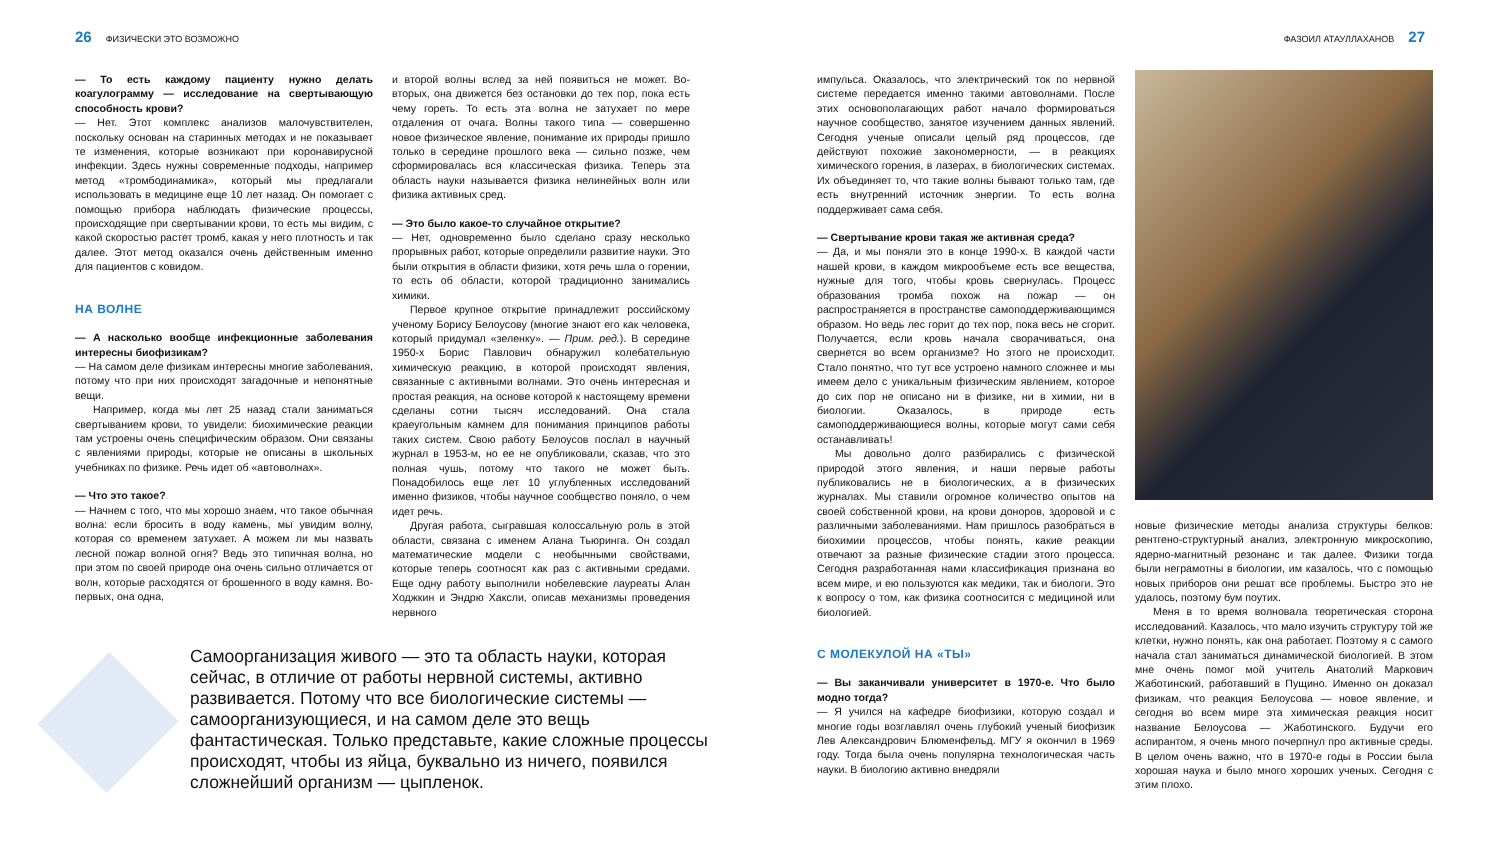26 ФИЗИЧЕСКИ ЭТО ВОЗМОЖНО
— То есть каждому пациенту нужно делать коагулограмму — исследование на свертывающую способность крови?
— Нет. Этот комплекс анализов малочувствителен, поскольку основан на старинных методах и не показывает те изменения, которые возникают при коронавирусной инфекции. Здесь нужны современные подходы, например метод «тромбодинамика», который мы предлагали использовать в медицине еще 10 лет назад. Он помогает с помощью прибора наблюдать физические процессы, происходящие при свертывании крови, то есть мы видим, с какой скоростью растет тромб, какая у него плотность и так далее. Этот метод оказался очень действенным именно для пациентов с ковидом.
НА ВОЛНЕ
— А насколько вообще инфекционные заболевания интересны биофизикам?
— На самом деле физикам интересны многие заболевания, потому что при них происходят загадочные и непонятные вещи.
Например, когда мы лет 25 назад стали заниматься свертыванием крови, то увидели: биохимические реакции там устроены очень специфическим образом. Они связаны с явлениями природы, которые не описаны в школьных учебниках по физике. Речь идет об «автоволнах».
— Что это такое?
— Начнем с того, что мы хорошо знаем, что такое обычная волна: если бросить в воду камень, мы увидим волну, которая со временем затухает. А можем ли мы назвать лесной пожар волной огня? Ведь это типичная волна, но при этом по своей природе она очень сильно отличается от волн, которые расходятся от брошенного в воду камня. Во-первых, она одна,
и второй волны вслед за ней появиться не может. Во-вторых, она движется без остановки до тех пор, пока есть чему гореть. То есть эта волна не затухает по мере отдаления от очага. Волны такого типа — совершенно новое физическое явление, понимание их природы пришло только в середине прошлого века — сильно позже, чем сформировалась вся классическая физика. Теперь эта область науки называется физика нелинейных волн или физика активных сред.
— Это было какое-то случайное открытие?
— Нет, одновременно было сделано сразу несколько прорывных работ, которые определили развитие науки. Это были открытия в области физики, хотя речь шла о горении, то есть об области, которой традиционно занимались химики.
Первое крупное открытие принадлежит российскому ученому Борису Белоусову (многие знают его как человека, который придумал «зеленку». — Прим. ред.). В середине 1950-х Борис Павлович обнаружил колебательную химическую реакцию, в которой происходят явления, связанные с активными волнами. Это очень интересная и простая реакция, на основе которой к настоящему времени сделаны сотни тысяч исследований. Она стала краеугольным камнем для понимания принципов работы таких систем. Свою работу Белоусов послал в научный журнал в 1953-м, но ее не опубликовали, сказав, что это полная чушь, потому что такого не может быть. Понадобилось еще лет 10 углубленных исследований именно физиков, чтобы научное сообщество поняло, о чем идет речь.
Другая работа, сыгравшая колоссальную роль в этой области, связана с именем Алана Тьюринга. Он создал математические модели с необычными свойствами, которые теперь соотносят как раз с активными средами. Еще одну работу выполнили нобелевские лауреаты Алан Ходжкин и Эндрю Хаксли, описав механизмы проведения нервного
Самоорганизация живого — это та область науки, которая сейчас, в отличие от работы нервной системы, активно развивается. Потому что все биологические системы — самоорганизующиеся, и на самом деле это вещь фантастическая. Только представьте, какие сложные процессы происходят, чтобы из яйца, буквально из ничего, появился сложнейший организм — цыпленок.
ФАЗОИЛ АТАУЛЛАХАНОВ 27
импульса. Оказалось, что электрический ток по нервной системе передается именно такими автоволнами. После этих основополагающих работ начало формироваться научное сообщество, занятое изучением данных явлений. Сегодня ученые описали целый ряд процессов, где действуют похожие закономерности, — в реакциях химического горения, в лазерах, в биологических системах. Их объединяет то, что такие волны бывают только там, где есть внутренний источник энергии. То есть волна поддерживает сама себя.
— Свертывание крови такая же активная среда?
— Да, и мы поняли это в конце 1990-х. В каждой части нашей крови, в каждом микрообъеме есть все вещества, нужные для того, чтобы кровь свернулась. Процесс образования тромба похож на пожар — он распространяется в пространстве самоподдерживающимся образом. Но ведь лес горит до тех пор, пока весь не сгорит. Получается, если кровь начала сворачиваться, она свернется во всем организме? Но этого не происходит. Стало понятно, что тут все устроено намного сложнее и мы имеем дело с уникальным физическим явлением, которое до сих пор не описано ни в физике, ни в химии, ни в биологии. Оказалось, в природе есть самоподдерживающиеся волны, которые могут сами себя останавливать!
Мы довольно долго разбирались с физической природой этого явления, и наши первые работы публиковались не в биологических, а в физических журналах. Мы ставили огромное количество опытов на своей собственной крови, на крови доноров, здоровой и с различными заболеваниями. Нам пришлось разобраться в биохимии процессов, чтобы понять, какие реакции отвечают за разные физические стадии этого процесса. Сегодня разработанная нами классификация признана во всем мире, и ею пользуются как медики, так и биологи. Это к вопросу о том, как физика соотносится с медициной или биологией.
С МОЛЕКУЛОЙ НА «ТЫ»
— Вы заканчивали университет в 1970-е. Что было модно тогда?
— Я учился на кафедре биофизики, которую создал и многие годы возглавлял очень глубокий ученый биофизик Лев Александрович Блюменфельд. МГУ я окончил в 1969 году. Тогда была очень популярна технологическая часть науки. В биологию активно внедряли
новые физические методы анализа структуры белков: рентгено-структурный анализ, электронную микроскопию, ядерно-магнитный резонанс и так далее. Физики тогда были неграмотны в биологии, им казалось, что с помощью новых приборов они решат все проблемы. Быстро это не удалось, поэтому бум поутих.
Меня в то время волновала теоретическая сторона исследований. Казалось, что мало изучить структуру той же клетки, нужно понять, как она работает. Поэтому я с самого начала стал заниматься динамической биологией. В этом мне очень помог мой учитель Анатолий Маркович Жаботинский, работавший в Пущино. Именно он доказал физикам, что реакция Белоусова — новое явление, и сегодня во всем мире эта химическая реакция носит название Белоусова — Жаботинского. Будучи его аспирантом, я очень много почерпнул про активные среды. В целом очень важно, что в 1970-е годы в России была хорошая наука и было много хороших ученых. Сегодня с этим плохо.